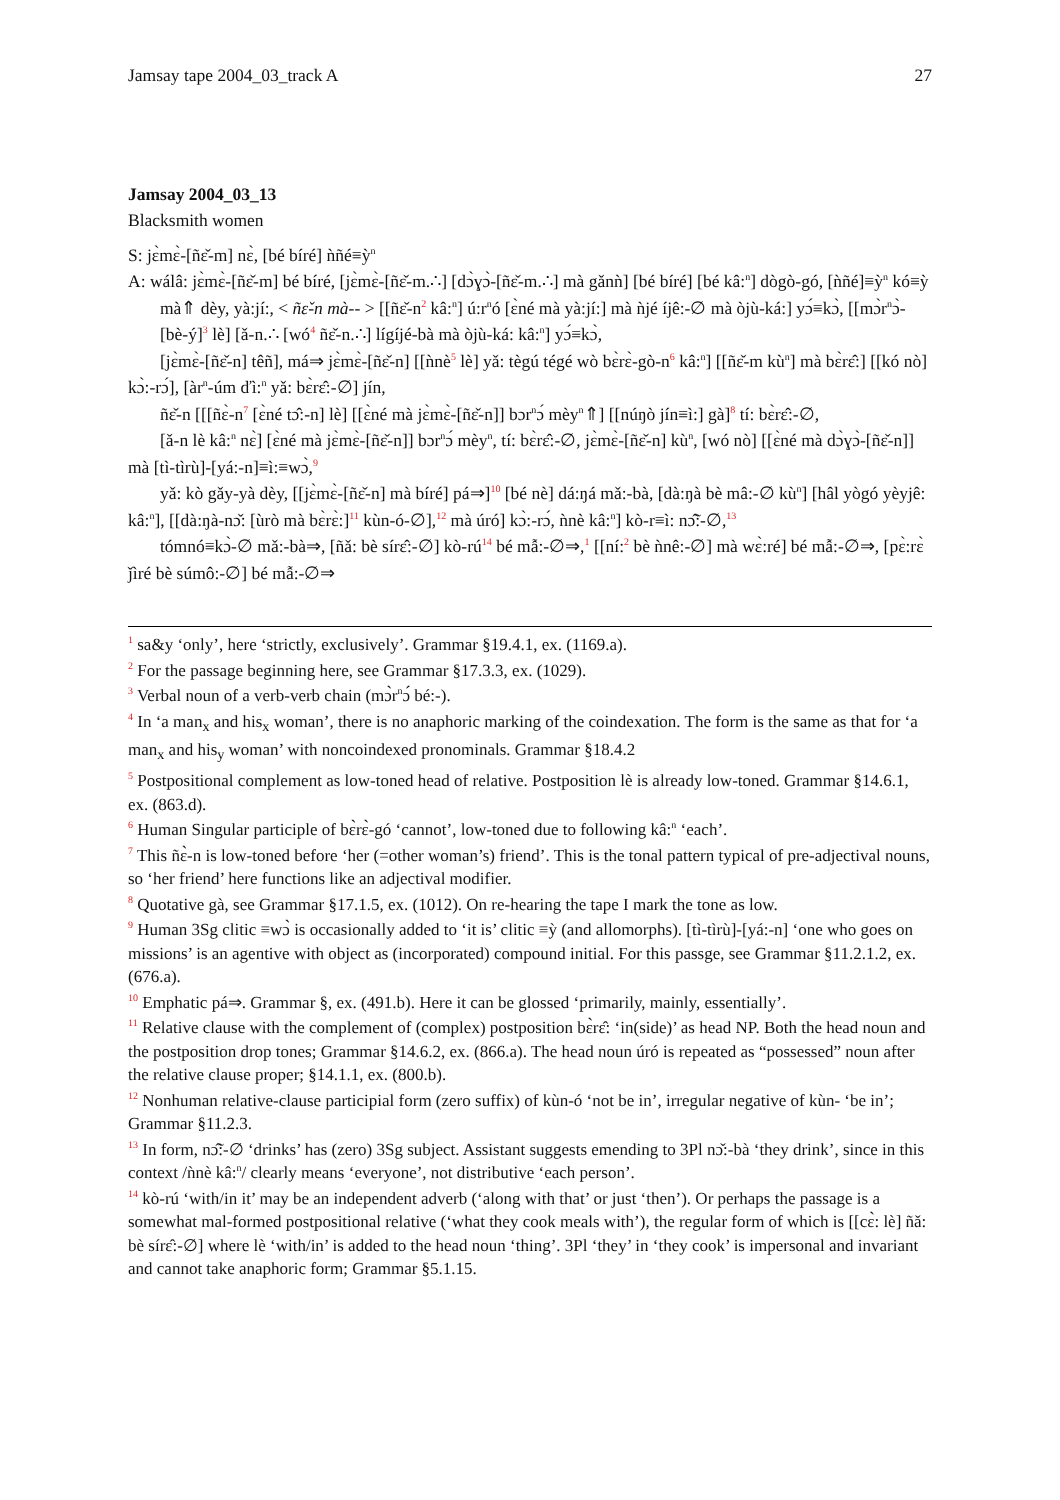Jamsay tape 2004_03_track A 27
Jamsay 2004_03_13
Blacksmith women
S: jɛ̀mɛ̀-[ñɛ̌-m] nɛ̀, [bé bíré] ǹñé≡ỳ<sup>n</sup>
A: wálâ: jɛ̀mɛ̀-[ñɛ̌-m] bé bíré, [jɛ̀mɛ̀-[ñɛ̌-m.∴] [dɔ̀ɣɔ̀-[ñɛ̌-m.∴] mà gǎnǹ] [bé bíré] [bé kâ:<sup>n</sup>] dògò-gó, [ǹñé]≡ỳ<sup>n</sup> kó≡ỳ mà⇑ dèy, yà:jí:, < ñɛ̌-n mà-- > [[ñɛ̌-n<sup>2</sup> kâ:<sup>n</sup>] ú:r<sup>n</sup>ó [ɛ̀né mà yà:jí:] mà ǹjé íjê:-∅ mà òjù-ká:] yɔ́≡kɔ̀, [[mɔ̀r<sup>n</sup>ɔ̀-[bè-ý]<sup>3</sup> lè] [ǎ-n.∴ [wó<sup>4</sup> ñɛ̌-n.∴] lígíjé-bà mà òjù-ká: kâ:<sup>n</sup>] yɔ́≡kɔ̀,
[jɛ̀mɛ̀-[ñɛ̌-n] têñ], má⇒ jɛ̀mɛ̀-[ñɛ̌-n] [[ǹnè<sup>5</sup> lè] yǎ: tègú tégé wò bɛ̀rɛ̀-gò-n<sup>6</sup> kâ:<sup>n</sup>] [[ñɛ̌-m kù<sup>n</sup>] mà bɛ̀rɛ̂:] [[kó nò] kɔ̀:-rɔ́], [àr<sup>n</sup>-úm ďì:<sup>n</sup> yǎ: bɛ̀rɛ̂:-∅] jín,
ñɛ̌-n [[[ñɛ̀-n<sup>7</sup> [ɛ̀né tɔ̂:-n] lè] [[ɛ̀né mà jɛ̀mɛ̀-[ñɛ̌-n]] bɔr<sup>n</sup>ɔ́ mèy<sup>n</sup>⇑] [[núŋò jín≡ì:] gà]<sup>8</sup> tí: bɛ̀rɛ̂:-∅,
[ǎ-n lè kâ:<sup>n</sup> nɛ̀] [ɛ̀né mà jɛ̀mɛ̀-[ñɛ̌-n]] bɔr<sup>n</sup>ɔ́ mèy<sup>n</sup>, tí: bɛ̀rɛ̂:-∅, jɛ̀mɛ̀-[ñɛ̌-n] kù<sup>n</sup>, [wó nò] [[ɛ̀né mà dɔ̀ɣɔ̀-[ñɛ̌-n]] mà [tì-tìrù]-[yá:-n]≡ì:≡wɔ̀,<sup>9</sup>
yǎ: kò gǎy-yà dèy, [[jɛ̀mɛ̀-[ñɛ̌-n] mà bíré] pá⇒]<sup>10</sup> [bé nè] dá:ŋá mǎ:-bà, [dà:ŋà bè mâ:-∅ kù<sup>n</sup>] [hâl yògó yèyjê: kâ:<sup>n</sup>], [[dà:ŋà-nɔ̌: [ùrò mà bɛ̀rɛ̀:]<sup>11</sup> kùn-ó-∅],<sup>12</sup> mà úró] kɔ̀:-rɔ́, ǹnè kâ:<sup>n</sup>] kò-r≡ì: nɔ̃̂:-∅,<sup>13</sup>
tómnó≡kɔ̀-∅ mǎ:-bà⇒, [ñǎ: bè sírɛ̂:-∅] kò-rú<sup>14</sup> bé mẫ:-∅⇒,<sup>1</sup> [[ní:<sup>2</sup> bè ǹnê:-∅] mà wɛ̀:ré] bé mẫ:-∅⇒, [pɛ̀:rɛ̀ ǰìré bè súmô:-∅] bé mẫ:-∅⇒
<sup>1</sup> sa&y ‘only’, here ‘strictly, exclusively’. Grammar §19.4.1, ex. (1169.a).
<sup>2</sup> For the passage beginning here, see Grammar §17.3.3, ex. (1029).
<sup>3</sup> Verbal noun of a verb-verb chain (mɔ̀r<sup>n</sup>ɔ́ bé:-).
<sup>4</sup> In ‘a man<sub>x</sub> and his<sub>x</sub> woman’, there is no anaphoric marking of the coindexation. The form is the same as that for ‘a man<sub>x</sub> and his<sub>y</sub> woman’ with noncoindexed pronominals. Grammar §18.4.2
<sup>5</sup> Postpositional complement as low-toned head of relative. Postposition lè is already low-toned. Grammar §14.6.1, ex. (863.d).
<sup>6</sup> Human Singular participle of bɛ̀rɛ̀-gó ‘cannot’, low-toned due to following kâ:<sup>n</sup> ‘each’.
<sup>7</sup> This ñɛ̀-n is low-toned before ‘her (=other woman’s) friend’. This is the tonal pattern typical of pre-adjectival nouns, so ‘her friend’ here functions like an adjectival modifier.
<sup>8</sup> Quotative gà, see Grammar §17.1.5, ex. (1012). On re-hearing the tape I mark the tone as low.
<sup>9</sup> Human 3Sg clitic ≡wɔ̀ is occasionally added to ‘it is’ clitic ≡ỳ (and allomorphs). [tì-tìrù]-[yá:-n] ‘one who goes on missions’ is an agentive with object as (incorporated) compound initial. For this passge, see Grammar §11.2.1.2, ex. (676.a).
<sup>10</sup> Emphatic pá⇒. Grammar §, ex. (491.b). Here it can be glossed ‘primarily, mainly, essentially’.
<sup>11</sup> Relative clause with the complement of (complex) postposition bɛ̀rɛ̂: ‘in(side)’ as head NP. Both the head noun and the postposition drop tones; Grammar §14.6.2, ex. (866.a). The head noun úró is repeated as “possessed” noun after the relative clause proper; §14.1.1, ex. (800.b).
<sup>12</sup> Nonhuman relative-clause participial form (zero suffix) of kùn-ó ‘not be in’, irregular negative of kùn- ‘be in’; Grammar §11.2.3.
<sup>13</sup> In form, nɔ̃̂:-∅ ‘drinks’ has (zero) 3Sg subject. Assistant suggests emending to 3Pl nɔ̌:-bà ‘they drink’, since in this context /ǹnè kâ:<sup>n</sup>/ clearly means ‘everyone’, not distributive ‘each person’.
<sup>14</sup> kò-rú ‘with/in it’ may be an independent adverb (‘along with that’ or just ‘then’). Or perhaps the passage is a somewhat mal-formed postpositional relative (‘what they cook meals with’), the regular form of which is [[cɛ̀: lè] ñǎ: bè sírɛ̂:-∅] where lè ‘with/in’ is added to the head noun ‘thing’. 3Pl ‘they’ in ‘they cook’ is impersonal and invariant and cannot take anaphoric form; Grammar §5.1.15.